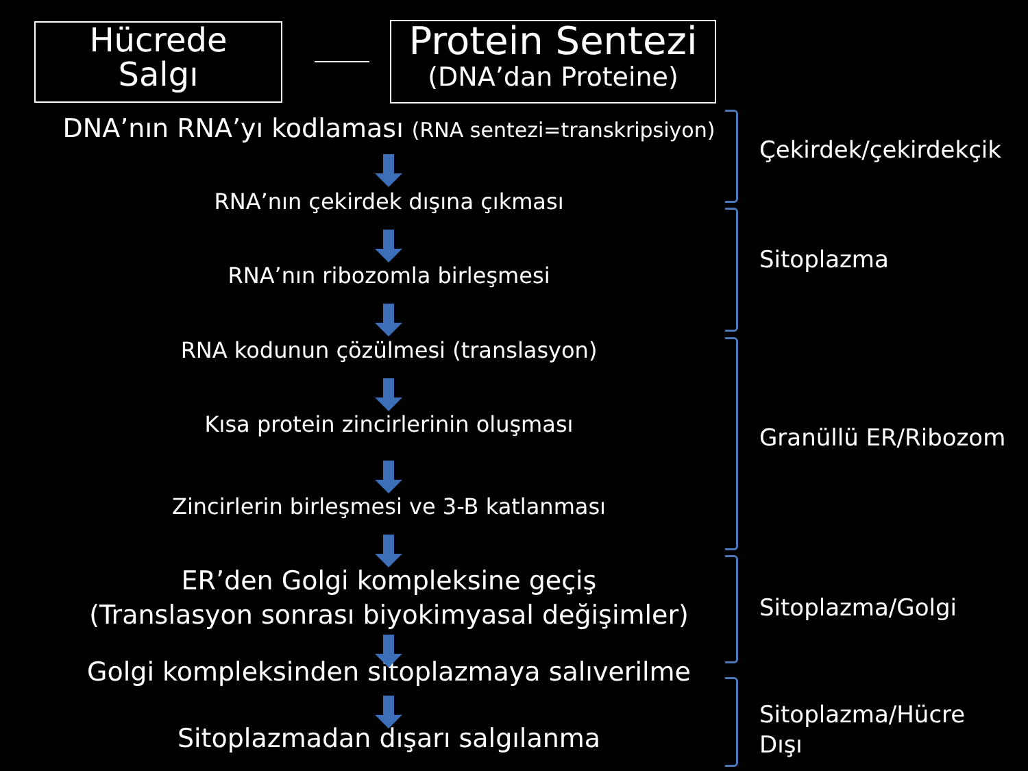Hücrede
Salgı
Protein Sentezi
(DNA’dan Proteine)
DNA’nın RNA’yı kodlaması (RNA sentezi=transkripsiyon)
RNA’nın çekirdek dışına çıkması
RNA’nın ribozomla birleşmesi
RNA kodunun çözülmesi (translasyon)
Kısa protein zincirlerinin oluşması
Zincirlerin birleşmesi ve 3-B katlanması
ER’den Golgi kompleksine geçiş
(Translasyon sonrası biyokimyasal değişimler)
Golgi kompleksinden sitoplazmaya salıverilme
Sitoplazmadan dışarı salgılanma
Çekirdek/çekirdekçik
Sitoplazma
Granüllü ER/Ribozom
Sitoplazma/Golgi
Sitoplazma/Hücre
Dışı